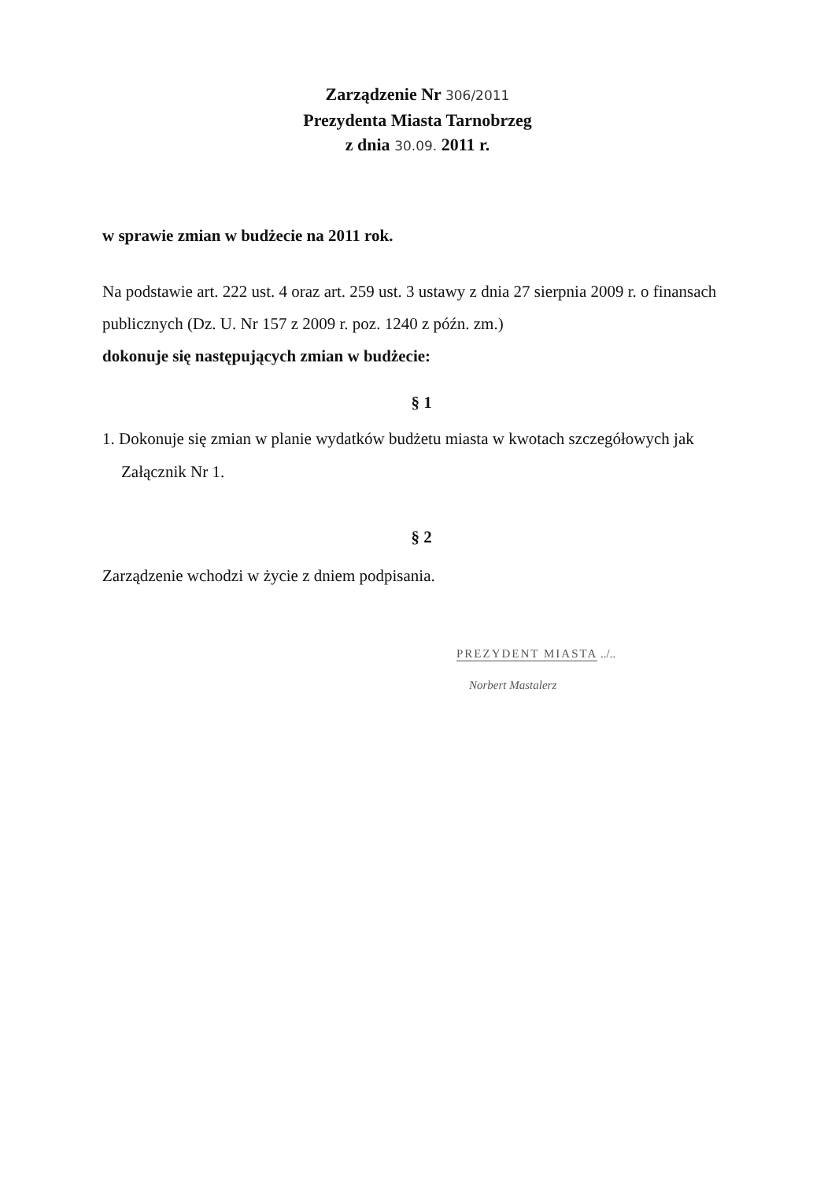Zarządzenie Nr 306/2011
Prezydenta Miasta Tarnobrzeg
z dnia 30.09. 2011 r.
w sprawie zmian w budżecie na 2011 rok.
Na podstawie art. 222 ust. 4 oraz art. 259 ust. 3 ustawy z dnia 27 sierpnia 2009 r. o finansach publicznych (Dz. U. Nr 157 z 2009 r. poz. 1240 z późn. zm.)
dokonuje się następujących zmian w budżecie:
§ 1
1. Dokonuje się zmian w planie wydatków budżetu miasta w kwotach szczegółowych jak Załącznik Nr 1.
§ 2
Zarządzenie wchodzi w życie z dniem podpisania.
PREZYDENT MIASTA
../..
Norbert Mastalerz